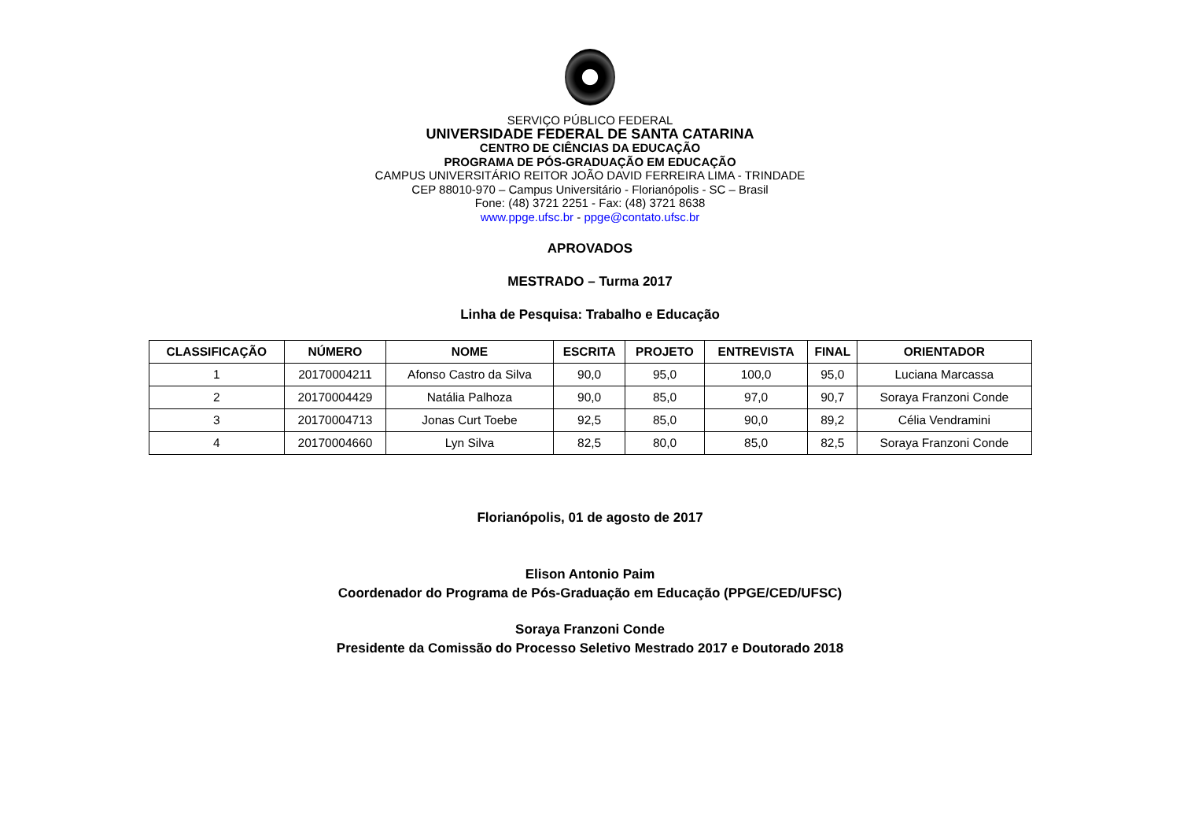SERVIÇO PÚBLICO FEDERAL
UNIVERSIDADE FEDERAL DE SANTA CATARINA
CENTRO DE CIÊNCIAS DA EDUCAÇÃO
PROGRAMA DE PÓS-GRADUAÇÃO EM EDUCAÇÃO
CAMPUS UNIVERSITÁRIO REITOR JOÃO DAVID FERREIRA LIMA - TRINDADE
CEP 88010-970 – Campus Universitário - Florianópolis - SC – Brasil
Fone: (48) 3721 2251 - Fax: (48) 3721 8638
www.ppge.ufsc.br - ppge@contato.ufsc.br
APROVADOS
MESTRADO – Turma 2017
Linha de Pesquisa: Trabalho e Educação
| CLASSIFICAÇÃO | NÚMERO | NOME | ESCRITA | PROJETO | ENTREVISTA | FINAL | ORIENTADOR |
| --- | --- | --- | --- | --- | --- | --- | --- |
| 1 | 20170004211 | Afonso Castro da Silva | 90,0 | 95,0 | 100,0 | 95,0 | Luciana Marcassa |
| 2 | 20170004429 | Natália Palhoza | 90,0 | 85,0 | 97,0 | 90,7 | Soraya Franzoni Conde |
| 3 | 20170004713 | Jonas Curt Toebe | 92,5 | 85,0 | 90,0 | 89,2 | Célia Vendramini |
| 4 | 20170004660 | Lyn Silva | 82,5 | 80,0 | 85,0 | 82,5 | Soraya Franzoni Conde |
Florianópolis, 01 de agosto de 2017
Elison Antonio Paim
Coordenador do Programa de Pós-Graduação em Educação (PPGE/CED/UFSC)
Soraya Franzoni Conde
Presidente da Comissão do Processo Seletivo Mestrado 2017 e Doutorado 2018